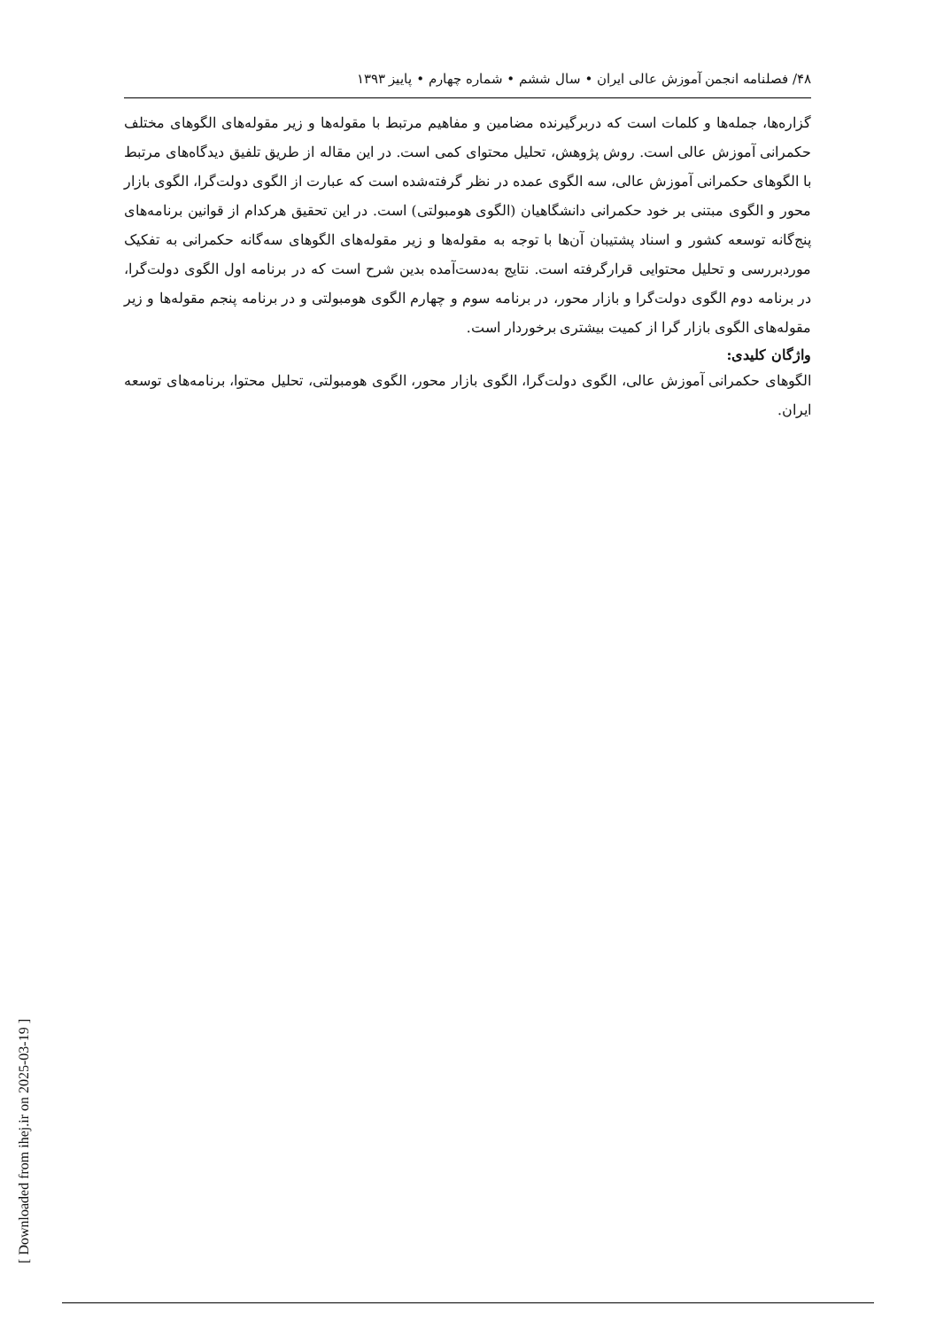۴۸/ فصلنامه انجمن آموزش عالی ایران • سال ششم • شماره چهارم • پاییز ۱۳۹۳
گزاره‌ها، جمله‌ها و کلمات است که دربرگیرنده مضامین و مفاهیم مرتبط با مقوله‌ها و زیر مقوله‌های الگوهای مختلف حکمرانی آموزش عالی است. روش پژوهش، تحلیل محتوای کمی است. در این مقاله از طریق تلفیق دیدگاه‌های مرتبط با الگوهای حکمرانی آموزش عالی، سه الگوی عمده در نظر گرفته‌شده است که عبارت از الگوی دولت‌گرا، الگوی بازار محور و الگوی مبتنی بر خود حکمرانی دانشگاهیان (الگوی هومبولتی) است. در این تحقیق هرکدام از قوانین برنامه‌های پنج‌گانه توسعه کشور و اسناد پشتیبان آن‌ها با توجه به مقوله‌ها و زیر مقوله‌های الگوهای سه‌گانه حکمرانی به تفکیک موردبررسی و تحلیل محتوایی قرارگرفته است. نتایج به‌دست‌آمده بدین شرح است که در برنامه اول الگوی دولت‌گرا، در برنامه دوم الگوی دولت‌گرا و بازار محور، در برنامه سوم و چهارم الگوی هومبولتی و در برنامه پنجم مقوله‌ها و زیر مقوله‌های الگوی بازار گرا از کمیت بیشتری برخوردار است.
واژگان کلیدی:
الگوهای حکمرانی آموزش عالی، الگوی دولت‌گرا، الگوی بازار محور، الگوی هومبولتی، تحلیل محتوا، برنامه‌های توسعه ایران.
[ Downloaded from ihej.ir on 2025-03-19 ]